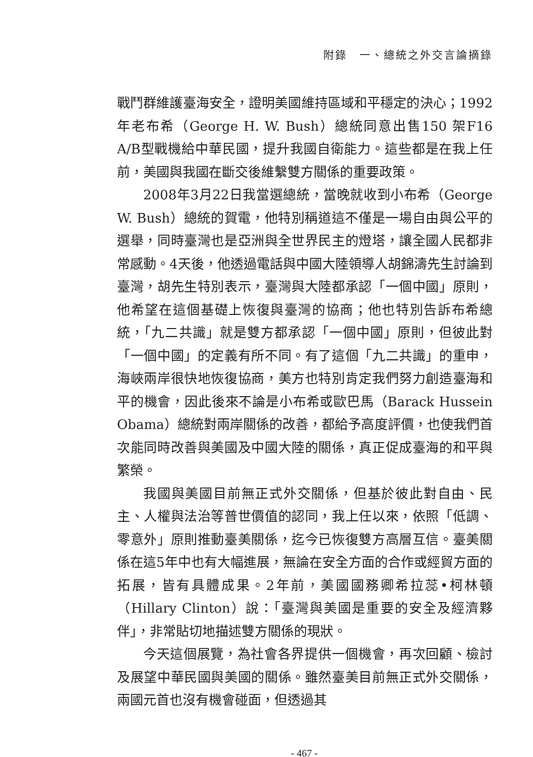附錄　一、總統之外交言論摘錄
戰鬥群維護臺海安全，證明美國維持區域和平穩定的決心；1992年老布希（George H. W. Bush）總統同意出售150 架F16 A/B型戰機給中華民國，提升我國自衛能力。這些都是在我上任前，美國與我國在斷交後維繫雙方關係的重要政策。
2008年3月22日我當選總統，當晚就收到小布希（George W. Bush）總統的賀電，他特別稱道這不僅是一場自由與公平的選舉，同時臺灣也是亞洲與全世界民主的燈塔，讓全國人民都非常感動。4天後，他透過電話與中國大陸領導人胡錦濤先生討論到臺灣，胡先生特別表示，臺灣與大陸都承認「一個中國」原則，他希望在這個基礎上恢復與臺灣的協商；他也特別告訴布希總統，「九二共識」就是雙方都承認「一個中國」原則，但彼此對「一個中國」的定義有所不同。有了這個「九二共識」的重申，海峽兩岸很快地恢復協商，美方也特別肯定我們努力創造臺海和平的機會，因此後來不論是小布希或歐巴馬（Barack Hussein Obama）總統對兩岸關係的改善，都給予高度評價，也使我們首次能同時改善與美國及中國大陸的關係，真正促成臺海的和平與繁榮。
我國與美國目前無正式外交關係，但基於彼此對自由、民主、人權與法治等普世價值的認同，我上任以來，依照「低調、零意外」原則推動臺美關係，迄今已恢復雙方高層互信。臺美關係在這5年中也有大幅進展，無論在安全方面的合作或經貿方面的拓展，皆有具體成果。2年前，美國國務卿希拉蕊•柯林頓（Hillary Clinton）說：「臺灣與美國是重要的安全及經濟夥伴」，非常貼切地描述雙方關係的現狀。
今天這個展覽，為社會各界提供一個機會，再次回顧、檢討及展望中華民國與美國的關係。雖然臺美目前無正式外交關係，兩國元首也沒有機會碰面，但透過其
- 467 -